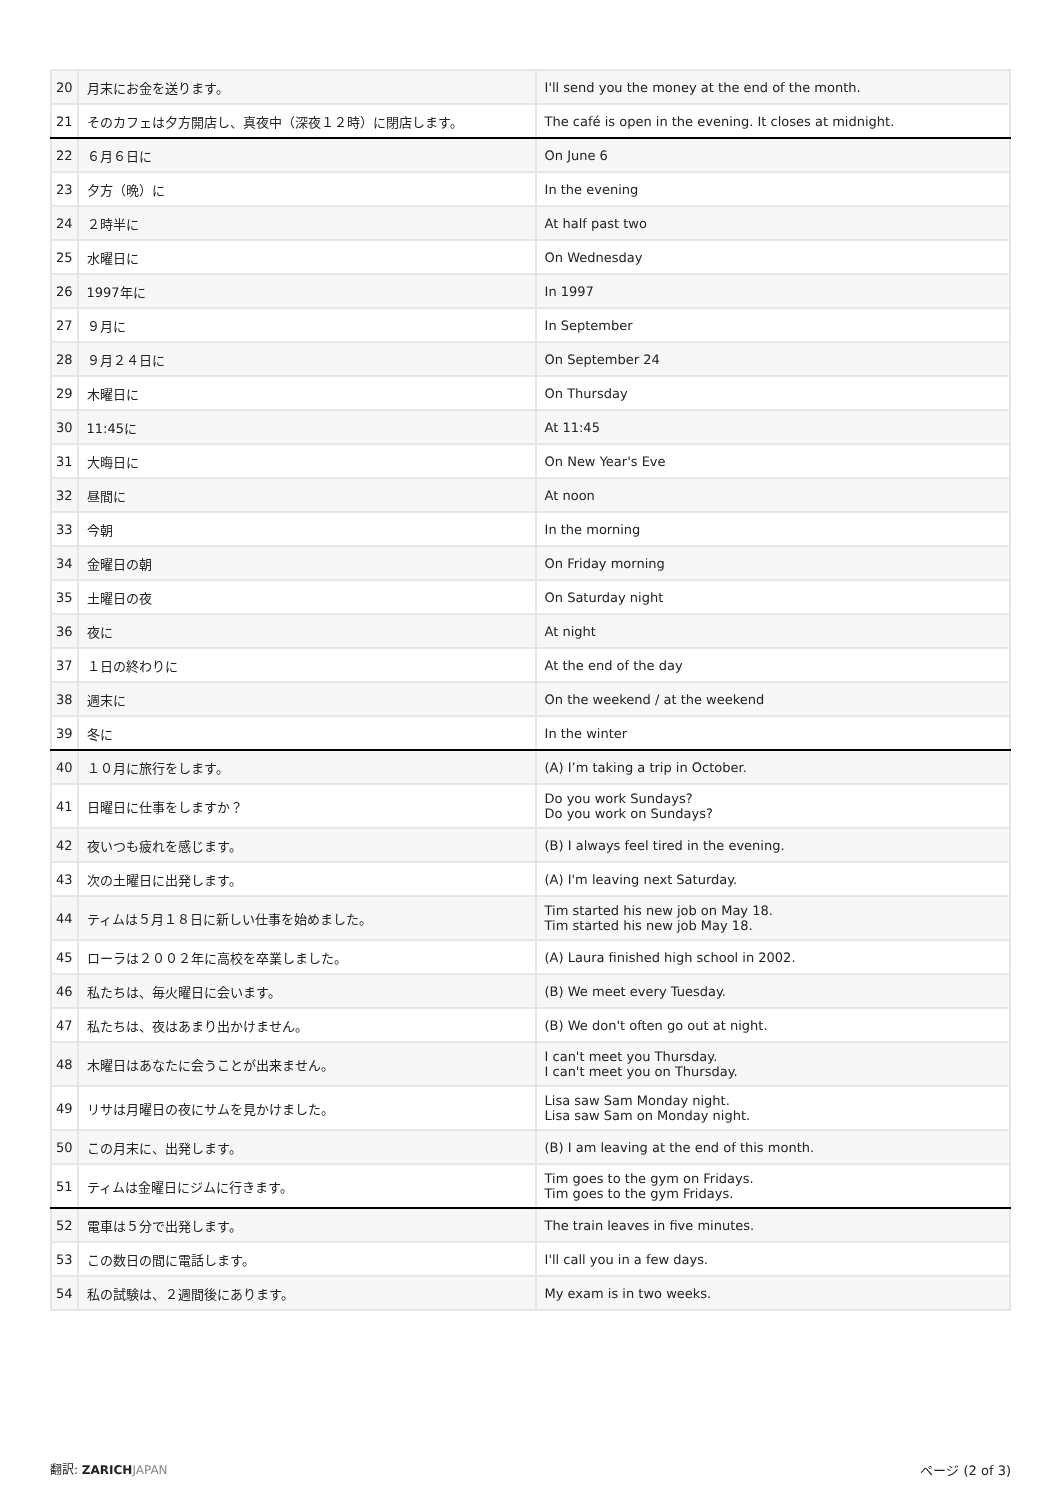| 20 | 月末にお金を送ります。 | I'll send you the money at the end of the month. |
| 21 | そのカフェは夕方開店し、真夜中（深夜１２時）に閉店します。 | The café is open in the evening. It closes at midnight. |
| 22 | ６月６日に | On June 6 |
| 23 | 夕方（晩）に | In the evening |
| 24 | ２時半に | At half past two |
| 25 | 水曜日に | On Wednesday |
| 26 | 1997年に | In 1997 |
| 27 | ９月に | In September |
| 28 | ９月２４日に | On September 24 |
| 29 | 木曜日に | On Thursday |
| 30 | 11:45に | At 11:45 |
| 31 | 大晦日に | On New Year's Eve |
| 32 | 昼間に | At noon |
| 33 | 今朝 | In the morning |
| 34 | 金曜日の朝 | On Friday morning |
| 35 | 土曜日の夜 | On Saturday night |
| 36 | 夜に | At night |
| 37 | １日の終わりに | At the end of the day |
| 38 | 週末に | On the weekend / at the weekend |
| 39 | 冬に | In the winter |
| 40 | １０月に旅行をします。 | (A) I’m taking a trip in October. |
| 41 | 日曜日に仕事をしますか？ | Do you work Sundays? Do you work on Sundays? |
| 42 | 夜いつも疲れを感じます。 | (B) I always feel tired in the evening. |
| 43 | 次の土曜日に出発します。 | (A) I'm leaving next Saturday. |
| 44 | ティムは５月１８日に新しい仕事を始めました。 | Tim started his new job on May 18. Tim started his new job May 18. |
| 45 | ローラは２００２年に高校を卒業しました。 | (A) Laura finished high school in 2002. |
| 46 | 私たちは、毎火曜日に会います。 | (B) We meet every Tuesday. |
| 47 | 私たちは、夜はあまり出かけません。 | (B) We don't often go out at night. |
| 48 | 木曜日はあなたに会うことが出来ません。 | I can't meet you Thursday. I can't meet you on Thursday. |
| 49 | リサは月曜日の夜にサムを見かけました。 | Lisa saw Sam Monday night. Lisa saw Sam on Monday night. |
| 50 | この月末に、出発します。 | (B) I am leaving at the end of this month. |
| 51 | ティムは金曜日にジムに行きます。 | Tim goes to the gym on Fridays. Tim goes to the gym Fridays. |
| 52 | 電車は５分で出発します。 | The train leaves in five minutes. |
| 53 | この数日の間に電話します。 | I'll call you in a few days. |
| 54 | 私の試験は、２週間後にあります。 | My exam is in two weeks. |
翻訳: ZARICH JAPAN ページ (2 of 3)